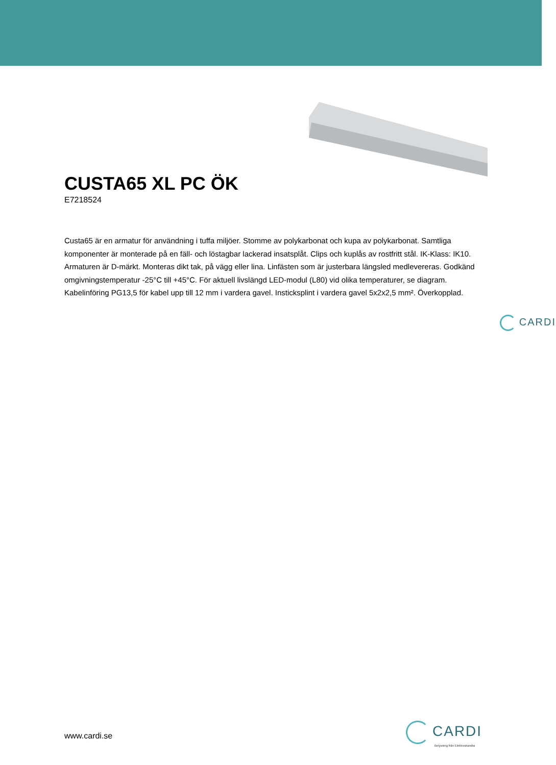CUSTA65 XL PC ÖK
E7218524
Custa65 är en armatur för användning i tuffa miljöer. Stomme av polykarbonat och kupa av polykarbonat. Samtliga komponenter är monterade på en fäll- och löstagbar lackerad insatsplåt. Clips och kuplås av rostfritt stål. IK-Klass: IK10. Armaturen är D-märkt. Monteras dikt tak, på vägg eller lina. Linfästen som är justerbara längsled medlevereras. Godkänd omgivningstemperatur -25°C till +45°C. För aktuell livslängd LED-modul (L80) vid olika temperaturer, se diagram. Kabelinföring PG13,5 för kabel upp till 12 mm i vardera gavel. Insticksplint i vardera gavel 5x2x2,5 mm². Överkopplad.
CARDI
www.cardi.se
CARDI
Belysning från Elektroskandia